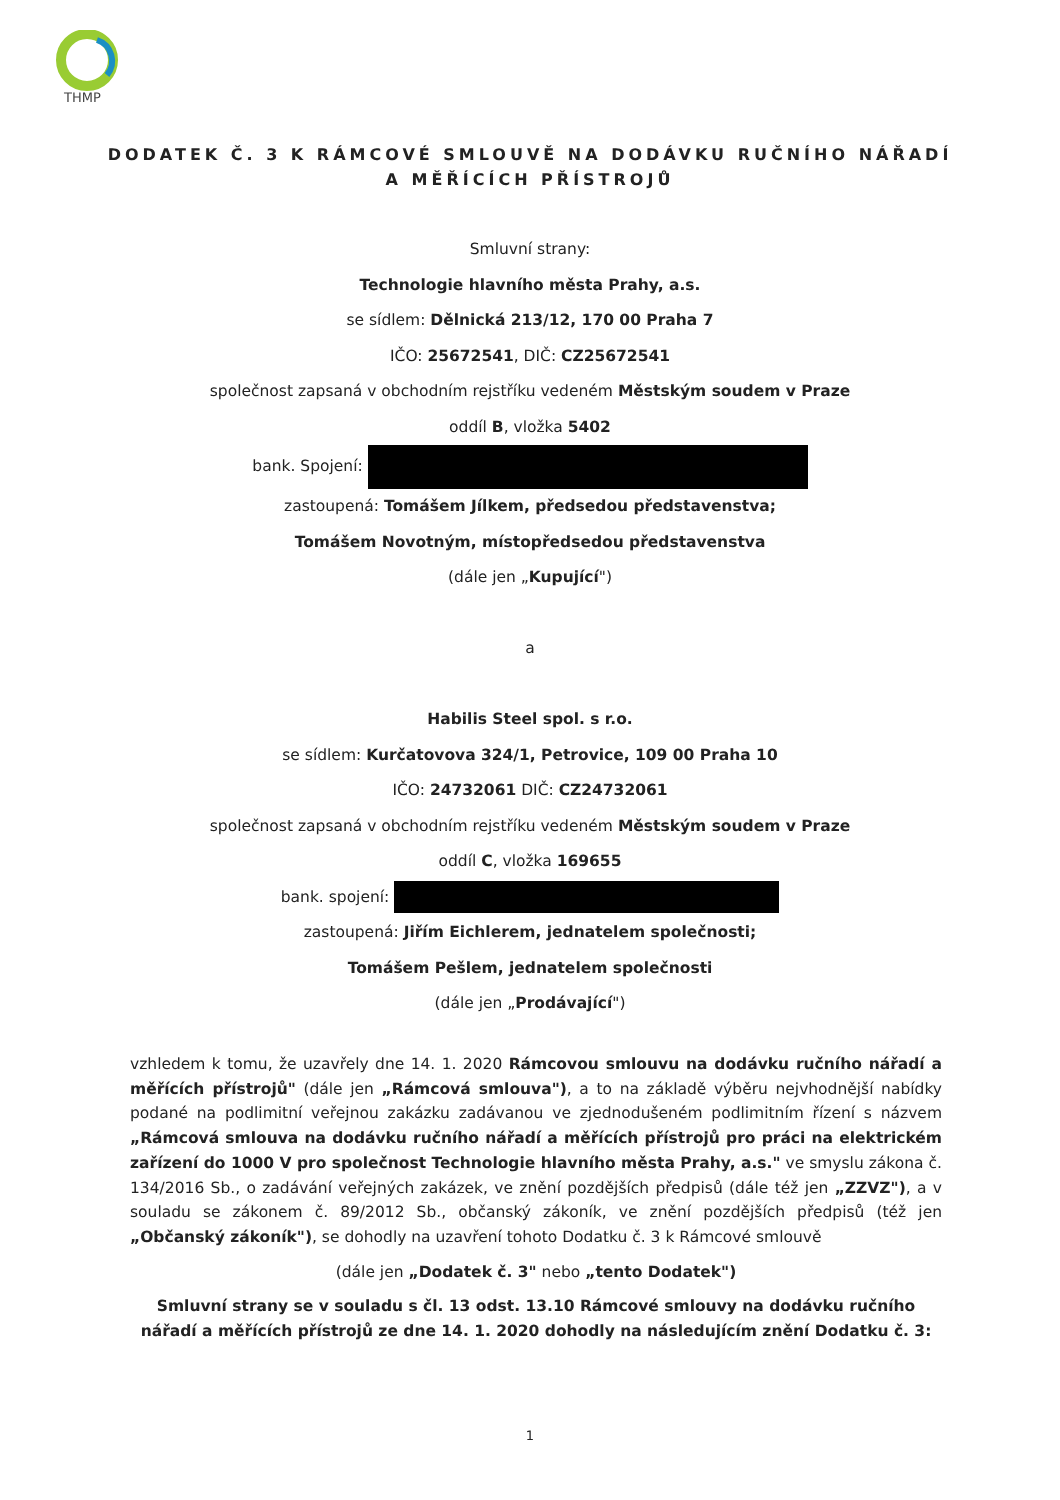THMP
DODATEK Č. 3 K RÁMCOVÉ SMLOUVĚ NA DODÁVKU RUČNÍHO NÁŘADÍ
A MĚŘÍCÍCH PŘÍSTROJŮ
Smluvní strany:
Technologie hlavního města Prahy, a.s.
se sídlem: Dělnická 213/12, 170 00 Praha 7
IČO: 25672541, DIČ: CZ25672541
společnost zapsaná v obchodním rejstříku vedeném Městským soudem v Praze
oddíl B, vložka 5402
bank. Spojení:
zastoupená: Tomášem Jílkem, předsedou představenstva;
Tomášem Novotným, místopředsedou představenstva
(dále jen „Kupující")
a
Habilis Steel spol. s r.o.
se sídlem: Kurčatovova 324/1, Petrovice, 109 00 Praha 10
IČO: 24732061 DIČ: CZ24732061
společnost zapsaná v obchodním rejstříku vedeném Městským soudem v Praze
oddíl C, vložka 169655
bank. spojení:
zastoupená: Jiřím Eichlerem, jednatelem společnosti;
Tomášem Pešlem, jednatelem společnosti
(dále jen „Prodávající")
vzhledem k tomu, že uzavřely dne 14. 1. 2020 Rámcovou smlouvu na dodávku ručního nářadí a měřících přístrojů" (dále jen „Rámcová smlouva"), a to na základě výběru nejvhodnější nabídky podané na podlimitní veřejnou zakázku zadávanou ve zjednodušeném podlimitním řízení s názvem „Rámcová smlouva na dodávku ručního nářadí a měřících přístrojů pro práci na elektrickém zařízení do 1000 V pro společnost Technologie hlavního města Prahy, a.s." ve smyslu zákona č. 134/2016 Sb., o zadávání veřejných zakázek, ve znění pozdějších předpisů (dále též jen „ZZVZ"), a v souladu se zákonem č. 89/2012 Sb., občanský zákoník, ve znění pozdějších předpisů (též jen „Občanský zákoník"), se dohodly na uzavření tohoto Dodatku č. 3 k Rámcové smlouvě
(dále jen „Dodatek č. 3" nebo „tento Dodatek")
Smluvní strany se v souladu s čl. 13 odst. 13.10 Rámcové smlouvy na dodávku ručního nářadí a měřících přístrojů ze dne 14. 1. 2020 dohodly na následujícím znění Dodatku č. 3:
1